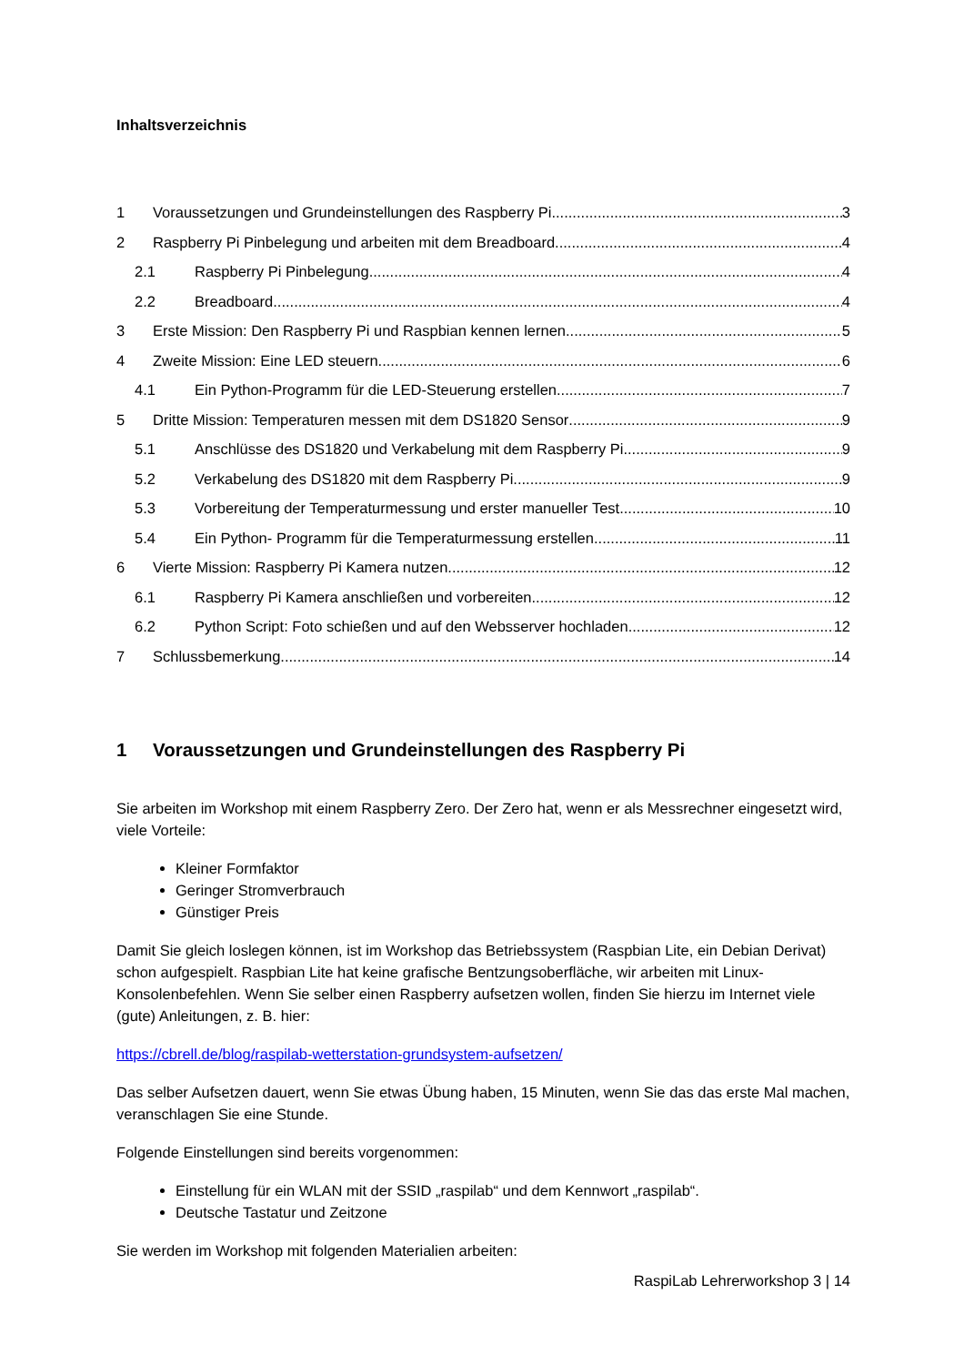Inhaltsverzeichnis
1 Voraussetzungen und Grundeinstellungen des Raspberry Pi 3
2 Raspberry Pi Pinbelegung und arbeiten mit dem Breadboard 4
2.1 Raspberry Pi Pinbelegung 4
2.2 Breadboard 4
3 Erste Mission: Den Raspberry Pi und Raspbian kennen lernen 5
4 Zweite Mission: Eine LED steuern. 6
4.1 Ein Python-Programm für die LED-Steuerung erstellen. 7
5 Dritte Mission: Temperaturen messen mit dem DS1820 Sensor 9
5.1 Anschlüsse des DS1820 und Verkabelung mit dem Raspberry Pi 9
5.2 Verkabelung des DS1820 mit dem Raspberry Pi 9
5.3 Vorbereitung der Temperaturmessung und erster manueller Test. 10
5.4 Ein Python- Programm für die Temperaturmessung erstellen 11
6 Vierte Mission: Raspberry Pi Kamera nutzen. 12
6.1 Raspberry Pi Kamera anschließen und vorbereiten 12
6.2 Python Script: Foto schießen und auf den Websserver hochladen. 12
7 Schlussbemerkung 14
1 Voraussetzungen und Grundeinstellungen des Raspberry Pi
Sie arbeiten im Workshop mit einem Raspberry Zero. Der Zero hat, wenn er als Messrechner eingesetzt wird, viele Vorteile:
Kleiner Formfaktor
Geringer Stromverbrauch
Günstiger Preis
Damit Sie gleich loslegen können, ist im Workshop das Betriebssystem (Raspbian Lite, ein Debian Derivat) schon aufgespielt. Raspbian Lite hat keine grafische Bentzungsoberfläche, wir arbeiten mit Linux-Konsolenbefehlen. Wenn Sie selber einen Raspberry aufsetzen wollen, finden Sie hierzu im Internet viele (gute) Anleitungen, z. B. hier:
https://cbrell.de/blog/raspilab-wetterstation-grundsystem-aufsetzen/
Das selber Aufsetzen dauert, wenn Sie etwas Übung haben, 15 Minuten, wenn Sie das das erste Mal machen, veranschlagen Sie eine Stunde.
Folgende Einstellungen sind bereits vorgenommen:
Einstellung für ein WLAN mit der SSID „raspilab“ und dem Kennwort „raspilab“.
Deutsche Tastatur und Zeitzone
Sie werden im Workshop mit folgenden Materialien arbeiten:
RaspiLab Lehrerworkshop 3 | 14